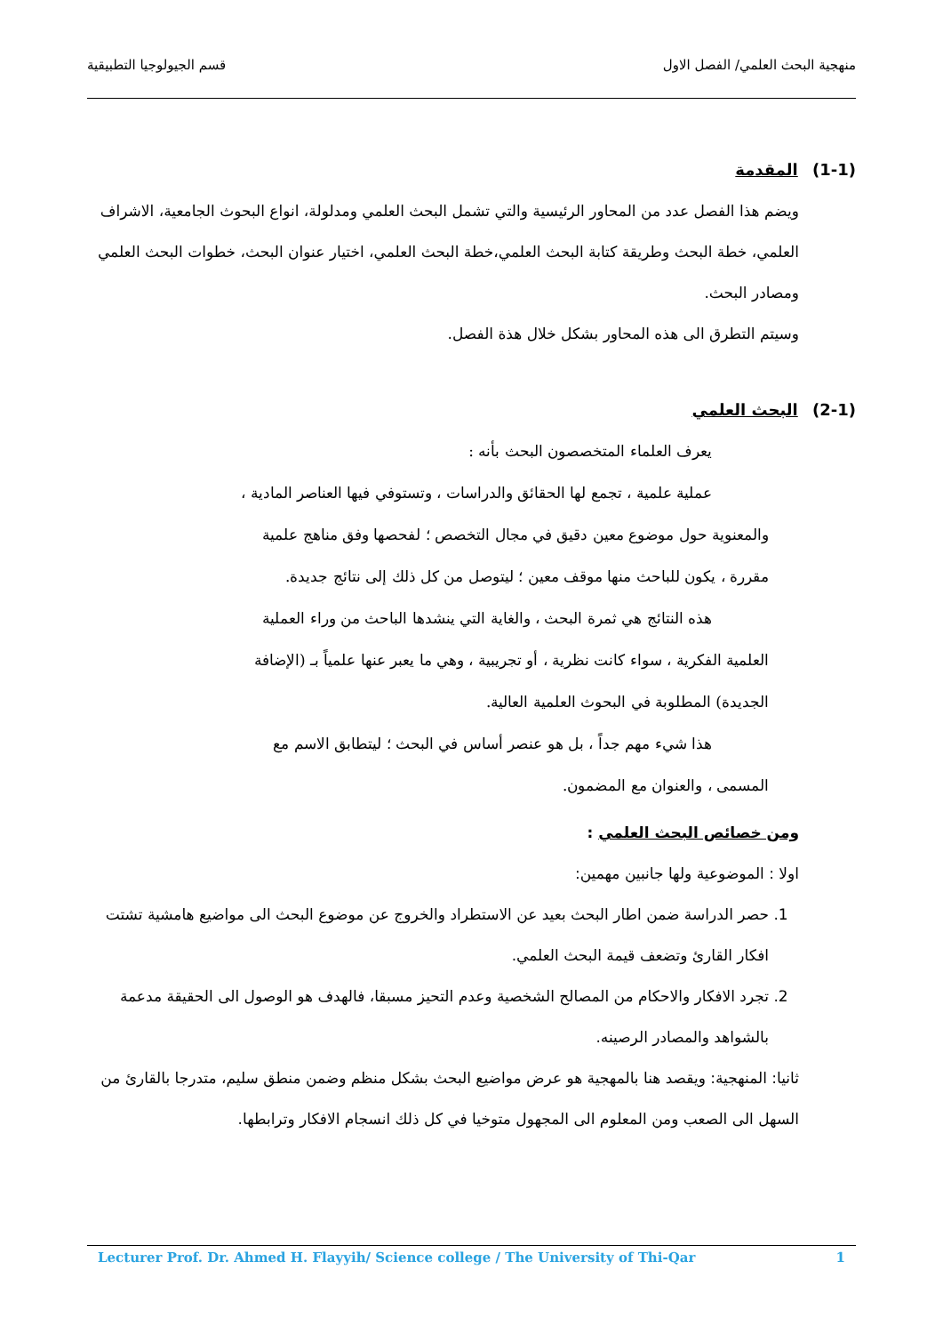منهجية البحث العلمي/ الفصل الاول قسم الجيولوجيا التطبيقية
(1-1) المقدمة
ويضم هذا الفصل عدد من المحاور الرئيسية والتي تشمل البحث العلمي ومدلولة، انواع البحوث الجامعية، الاشراف العلمي، خطة البحث وطريقة كتابة البحث العلمي،خطة البحث العلمي، اختيار عنوان البحث، خطوات البحث العلمي ومصادر البحث.
وسيتم التطرق الى هذه المحاور بشكل خلال هذة الفصل.
(2-1) البحث العلمي
يعرف العلماء المتخصصون البحث بأنه :
عملية علمية ، تجمع لها الحقائق والدراسات ، وتستوفي فيها العناصر المادية ،
والمعنوية حول موضوع معين دقيق في مجال التخصص ؛ لفحصها وفق مناهج علمية مقررة ، يكون للباحث منها موقف معين ؛ ليتوصل من كل ذلك إلى نتائج جديدة.
هذه النتائج هي ثمرة البحث ، والغاية التي ينشدها الباحث من وراء العملية
العلمية الفكرية ، سواء كانت نظرية ، أو تجريبية ، وهي ما يعبر عنها علمياً بـ (الإضافة الجديدة) المطلوبة في البحوث العلمية العالية.
هذا شيء مهم جداً ، بل هو عنصر أساس في البحث ؛ ليتطابق الاسم مع
المسمى ، والعنوان مع المضمون.
ومن خصائص البحث العلمي :
اولا : الموضوعية ولها جانبين مهمين:
1. حصر الدراسة ضمن اطار البحث بعيد عن الاستطراد والخروج عن موضوع البحث الى مواضيع هامشية تشتت افكار القارئ وتضعف قيمة البحث العلمي.
2. تجرد الافكار والاحكام من المصالح الشخصية وعدم التحيز مسبقا، فالهدف هو الوصول الى الحقيقة مدعمة بالشواهد والمصادر الرصينه.
ثانيا: المنهجية: ويقصد هنا بالمهجية هو عرض مواضيع البحث بشكل منظم وضمن منطق سليم، متدرجا بالقارئ من السهل الى الصعب ومن المعلوم الى المجهول متوخيا في كل ذلك انسجام الافكار وترابطها.
Lecturer Prof. Dr. Ahmed H. Flayyih/ Science college / The University of Thi-Qar 1